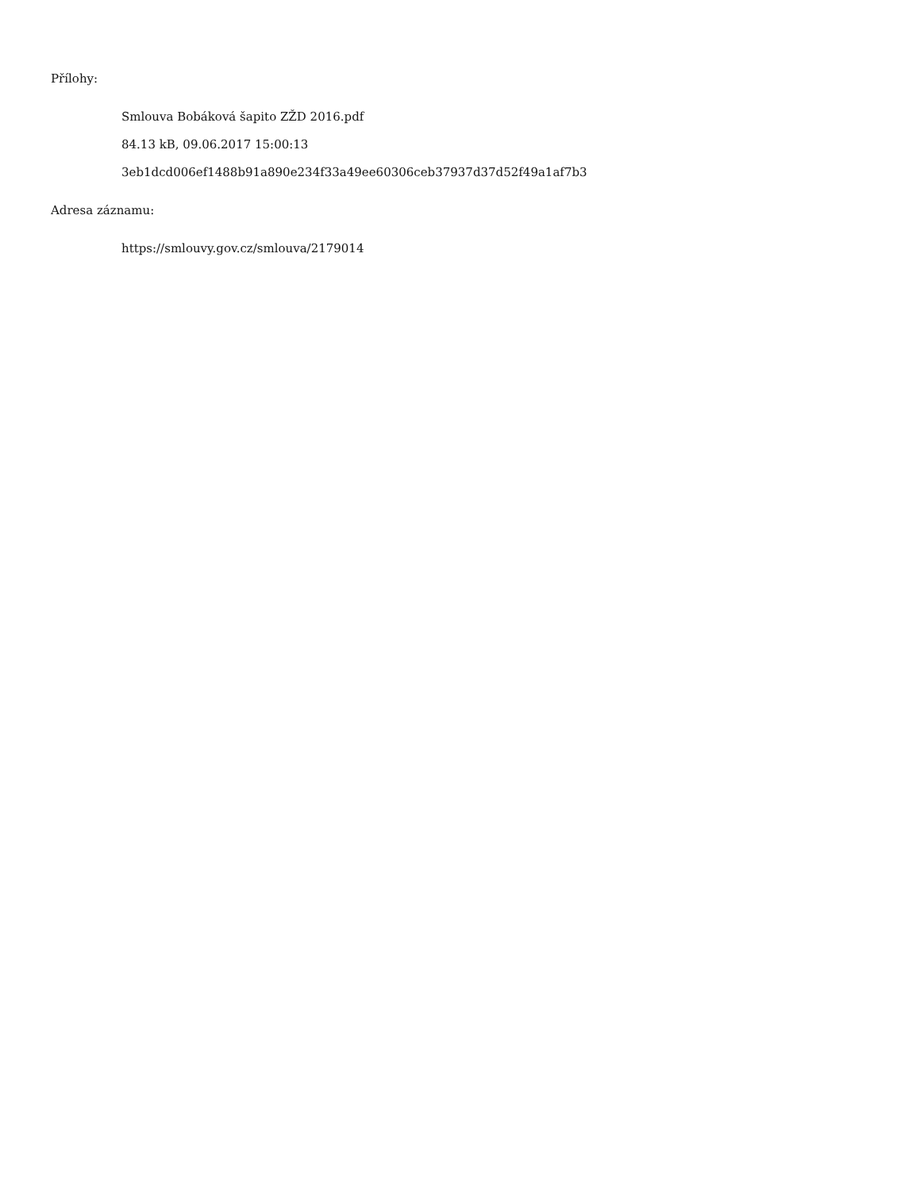Přílohy:
Smlouva Bobáková šapito ZŽD 2016.pdf
84.13 kB, 09.06.2017 15:00:13
3eb1dcd006ef1488b91a890e234f33a49ee60306ceb37937d37d52f49a1af7b3
Adresa záznamu:
https://smlouvy.gov.cz/smlouva/2179014